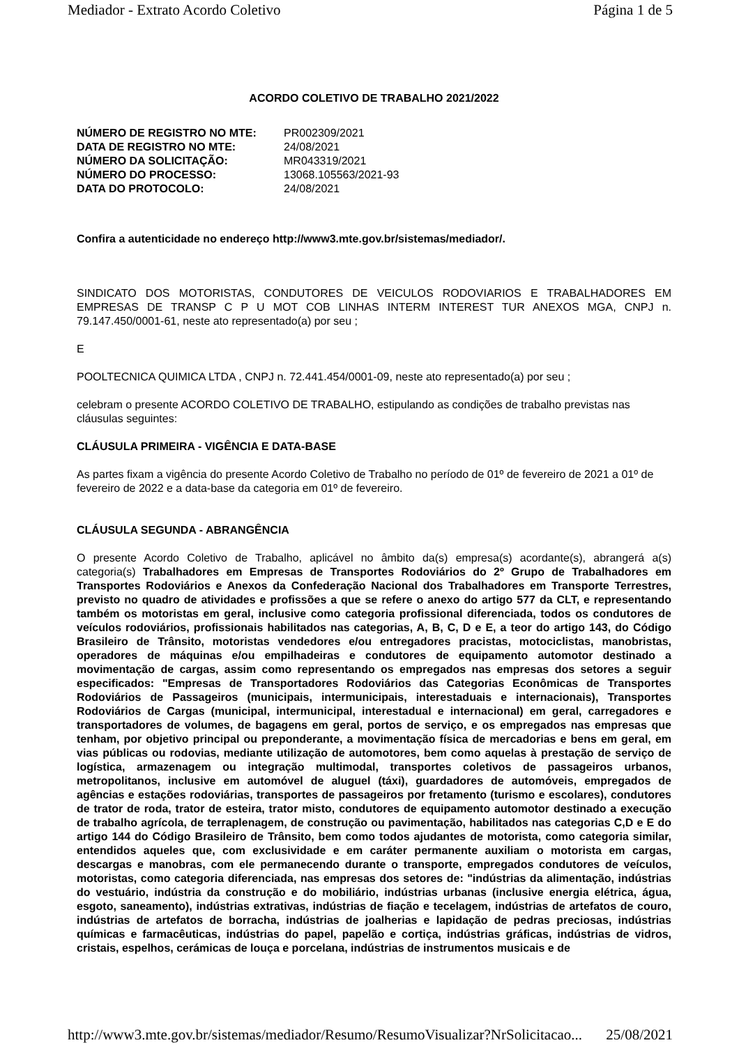Mediador - Extrato Acordo Coletivo Página 1 de 5
ACORDO COLETIVO DE TRABALHO 2021/2022
| NÚMERO DE REGISTRO NO MTE: | PR002309/2021 |
| DATA DE REGISTRO NO MTE: | 24/08/2021 |
| NÚMERO DA SOLICITAÇÃO: | MR043319/2021 |
| NÚMERO DO PROCESSO: | 13068.105563/2021-93 |
| DATA DO PROTOCOLO: | 24/08/2021 |
Confira a autenticidade no endereço http://www3.mte.gov.br/sistemas/mediador/.
SINDICATO DOS MOTORISTAS, CONDUTORES DE VEICULOS RODOVIARIOS E TRABALHADORES EM EMPRESAS DE TRANSP C P U MOT COB LINHAS INTERM INTEREST TUR ANEXOS MGA, CNPJ n. 79.147.450/0001-61, neste ato representado(a) por seu ;
E
POOLTECNICA QUIMICA LTDA , CNPJ n. 72.441.454/0001-09, neste ato representado(a) por seu ;
celebram o presente ACORDO COLETIVO DE TRABALHO, estipulando as condições de trabalho previstas nas cláusulas seguintes:
CLÁUSULA PRIMEIRA - VIGÊNCIA E DATA-BASE
As partes fixam a vigência do presente Acordo Coletivo de Trabalho no período de 01º de fevereiro de 2021 a 01º de fevereiro de 2022 e a data-base da categoria em 01º de fevereiro.
CLÁUSULA SEGUNDA - ABRANGÊNCIA
O presente Acordo Coletivo de Trabalho, aplicável no âmbito da(s) empresa(s) acordante(s), abrangerá a(s) categoria(s) Trabalhadores em Empresas de Transportes Rodoviários do 2º Grupo de Trabalhadores em Transportes Rodoviários e Anexos da Confederação Nacional dos Trabalhadores em Transporte Terrestres, previsto no quadro de atividades e profissões a que se refere o anexo do artigo 577 da CLT, e representando também os motoristas em geral, inclusive como categoria profissional diferenciada, todos os condutores de veículos rodoviários, profissionais habilitados nas categorias, A, B, C, D e E, a teor do artigo 143, do Código Brasileiro de Trânsito, motoristas vendedores e/ou entregadores pracistas, motociclistas, manobristas, operadores de máquinas e/ou empilhadeiras e condutores de equipamento automotor destinado a movimentação de cargas, assim como representando os empregados nas empresas dos setores a seguir especificados: "Empresas de Transportadores Rodoviários das Categorias Econômicas de Transportes Rodoviários de Passageiros (municipais, intermunicipais, interestaduais e internacionais), Transportes Rodoviários de Cargas (municipal, intermunicipal, interestadual e internacional) em geral, carregadores e transportadores de volumes, de bagagens em geral, portos de serviço, e os empregados nas empresas que tenham, por objetivo principal ou preponderante, a movimentação física de mercadorias e bens em geral, em vias públicas ou rodovias, mediante utilização de automotores, bem como aquelas à prestação de serviço de logística, armazenagem ou integração multimodal, transportes coletivos de passageiros urbanos, metropolitanos, inclusive em automóvel de aluguel (táxi), guardadores de automóveis, empregados de agências e estações rodoviárias, transportes de passageiros por fretamento (turismo e escolares), condutores de trator de roda, trator de esteira, trator misto, condutores de equipamento automotor destinado a execução de trabalho agrícola, de terraplenagem, de construção ou pavimentação, habilitados nas categorias C,D e E do artigo 144 do Código Brasileiro de Trânsito, bem como todos ajudantes de motorista, como categoria similar, entendidos aqueles que, com exclusividade e em caráter permanente auxiliam o motorista em cargas, descargas e manobras, com ele permanecendo durante o transporte, empregados condutores de veículos, motoristas, como categoria diferenciada, nas empresas dos setores de: "indústrias da alimentação, indústrias do vestuário, indústria da construção e do mobiliário, indústrias urbanas (inclusive energia elétrica, água, esgoto, saneamento), indústrias extrativas, indústrias de fiação e tecelagem, indústrias de artefatos de couro, indústrias de artefatos de borracha, indústrias de joalherias e lapidação de pedras preciosas, indústrias químicas e farmacêuticas, indústrias do papel, papelão e cortiça, indústrias gráficas, indústrias de vidros, cristais, espelhos, cerámicas de louça e porcelana, indústrias de instrumentos musicais e de
http://www3.mte.gov.br/sistemas/mediador/Resumo/ResumoVisualizar?NrSolicitacao... 25/08/2021